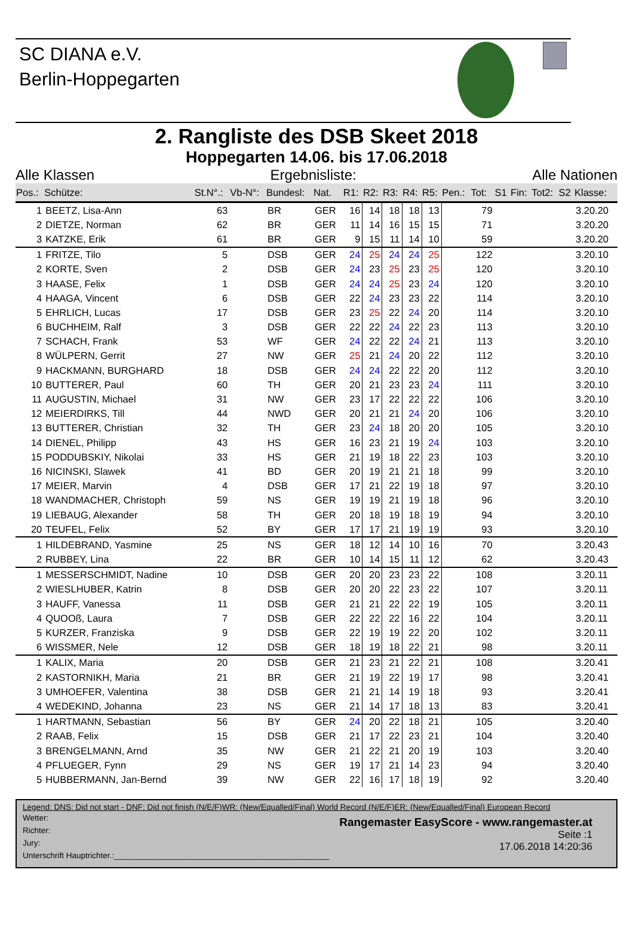SC DIANA e.V.
Berlin-Hoppegarten
2. Rangliste des DSB Skeet 2018
Hoppegarten 14.06. bis 17.06.2018
Alle Klassen Ergebnisliste: Alle Nationen
| Pos.: | Schütze: | St.N°.: | Vb-N°: | Bundesl: | Nat. | R1: | R2: | R3: | R4: | R5: | Pen.: | Tot: | S1 | Fin: | Tot2: | S2 | Klasse: |
| --- | --- | --- | --- | --- | --- | --- | --- | --- | --- | --- | --- | --- | --- | --- | --- | --- | --- |
| 1 | BEETZ, Lisa-Ann | 63 | | BR | GER | 16 | 14 | 18 | 18 | 13 | | 79 | | | | | 3.20.20 |
| 2 | DIETZE, Norman | 62 | | BR | GER | 11 | 14 | 16 | 15 | 15 | | 71 | | | | | 3.20.20 |
| 3 | KATZKE, Erik | 61 | | BR | GER | 9 | 15 | 11 | 14 | 10 | | 59 | | | | | 3.20.20 |
| 1 | FRITZE, Tilo | 5 | | DSB | GER | 24 | 25 | 24 | 24 | 25 | | 122 | | | | | 3.20.10 |
| 2 | KORTE, Sven | 2 | | DSB | GER | 24 | 23 | 25 | 23 | 25 | | 120 | | | | | 3.20.10 |
| 3 | HAASE, Felix | 1 | | DSB | GER | 24 | 24 | 25 | 23 | 24 | | 120 | | | | | 3.20.10 |
| 4 | HAAGA, Vincent | 6 | | DSB | GER | 22 | 24 | 23 | 23 | 22 | | 114 | | | | | 3.20.10 |
| 5 | EHRLICH, Lucas | 17 | | DSB | GER | 23 | 25 | 22 | 24 | 20 | | 114 | | | | | 3.20.10 |
| 6 | BUCHHEIM, Ralf | 3 | | DSB | GER | 22 | 22 | 24 | 22 | 23 | | 113 | | | | | 3.20.10 |
| 7 | SCHACH, Frank | 53 | | WF | GER | 24 | 22 | 22 | 24 | 21 | | 113 | | | | | 3.20.10 |
| 8 | WÜLPERN, Gerrit | 27 | | NW | GER | 25 | 21 | 24 | 20 | 22 | | 112 | | | | | 3.20.10 |
| 9 | HACKMANN, BURGHARD | 18 | | DSB | GER | 24 | 24 | 22 | 22 | 20 | | 112 | | | | | 3.20.10 |
| 10 | BUTTERER, Paul | 60 | | TH | GER | 20 | 21 | 23 | 23 | 24 | | 111 | | | | | 3.20.10 |
| 11 | AUGUSTIN, Michael | 31 | | NW | GER | 23 | 17 | 22 | 22 | 22 | | 106 | | | | | 3.20.10 |
| 12 | MEIERDIRKS, Till | 44 | | NWD | GER | 20 | 21 | 21 | 24 | 20 | | 106 | | | | | 3.20.10 |
| 13 | BUTTERER, Christian | 32 | | TH | GER | 23 | 24 | 18 | 20 | 20 | | 105 | | | | | 3.20.10 |
| 14 | DIENEL, Philipp | 43 | | HS | GER | 16 | 23 | 21 | 19 | 24 | | 103 | | | | | 3.20.10 |
| 15 | PODDUBSKIY, Nikolai | 33 | | HS | GER | 21 | 19 | 18 | 22 | 23 | | 103 | | | | | 3.20.10 |
| 16 | NICINSKI, Slawek | 41 | | BD | GER | 20 | 19 | 21 | 21 | 18 | | 99 | | | | | 3.20.10 |
| 17 | MEIER, Marvin | 4 | | DSB | GER | 17 | 21 | 22 | 19 | 18 | | 97 | | | | | 3.20.10 |
| 18 | WANDMACHER, Christoph | 59 | | NS | GER | 19 | 19 | 21 | 19 | 18 | | 96 | | | | | 3.20.10 |
| 19 | LIEBAUG, Alexander | 58 | | TH | GER | 20 | 18 | 19 | 18 | 19 | | 94 | | | | | 3.20.10 |
| 20 | TEUFEL, Felix | 52 | | BY | GER | 17 | 17 | 21 | 19 | 19 | | 93 | | | | | 3.20.10 |
| 1 | HILDEBRAND, Yasmine | 25 | | NS | GER | 18 | 12 | 14 | 10 | 16 | | 70 | | | | | 3.20.43 |
| 2 | RUBBEY, Lina | 22 | | BR | GER | 10 | 14 | 15 | 11 | 12 | | 62 | | | | | 3.20.43 |
| 1 | MESSERSCHMIDT, Nadine | 10 | | DSB | GER | 20 | 20 | 23 | 23 | 22 | | 108 | | | | | 3.20.11 |
| 2 | WIESLHUBER, Katrin | 8 | | DSB | GER | 20 | 20 | 22 | 23 | 22 | | 107 | | | | | 3.20.11 |
| 3 | HAUFF, Vanessa | 11 | | DSB | GER | 21 | 21 | 22 | 22 | 19 | | 105 | | | | | 3.20.11 |
| 4 | QUOOß, Laura | 7 | | DSB | GER | 22 | 22 | 22 | 16 | 22 | | 104 | | | | | 3.20.11 |
| 5 | KURZER, Franziska | 9 | | DSB | GER | 22 | 19 | 19 | 22 | 20 | | 102 | | | | | 3.20.11 |
| 6 | WISSMER, Nele | 12 | | DSB | GER | 18 | 19 | 18 | 22 | 21 | | 98 | | | | | 3.20.11 |
| 1 | KALIX, Maria | 20 | | DSB | GER | 21 | 23 | 21 | 22 | 21 | | 108 | | | | | 3.20.41 |
| 2 | KASTORNIKH, Maria | 21 | | BR | GER | 21 | 19 | 22 | 19 | 17 | | 98 | | | | | 3.20.41 |
| 3 | UMHOEFER, Valentina | 38 | | DSB | GER | 21 | 21 | 14 | 19 | 18 | | 93 | | | | | 3.20.41 |
| 4 | WEDEKIND, Johanna | 23 | | NS | GER | 21 | 14 | 17 | 18 | 13 | | 83 | | | | | 3.20.41 |
| 1 | HARTMANN, Sebastian | 56 | | BY | GER | 24 | 20 | 22 | 18 | 21 | | 105 | | | | | 3.20.40 |
| 2 | RAAB, Felix | 15 | | DSB | GER | 21 | 17 | 22 | 23 | 21 | | 104 | | | | | 3.20.40 |
| 3 | BRENGELMANN, Arnd | 35 | | NW | GER | 21 | 22 | 21 | 20 | 19 | | 103 | | | | | 3.20.40 |
| 4 | PFLUEGER, Fynn | 29 | | NS | GER | 19 | 17 | 21 | 14 | 23 | | 94 | | | | | 3.20.40 |
| 5 | HUBBERMANN, Jan-Bernd | 39 | | NW | GER | 22 | 16 | 17 | 18 | 19 | | 92 | | | | | 3.20.40 |
Legend: DNS: Did not start - DNF: Did not finish (N/E/F)WR: (New/Equalled/Final) World Record (N/E/F)ER: (New/Equalled/Final) European Record
Wetter:
Richter:
Jury:
Unterschrift Hauptrichter.:________________________________________________
Rangemaster EasyScore - www.rangemaster.at
Seite :1
17.06.2018 14:20:36